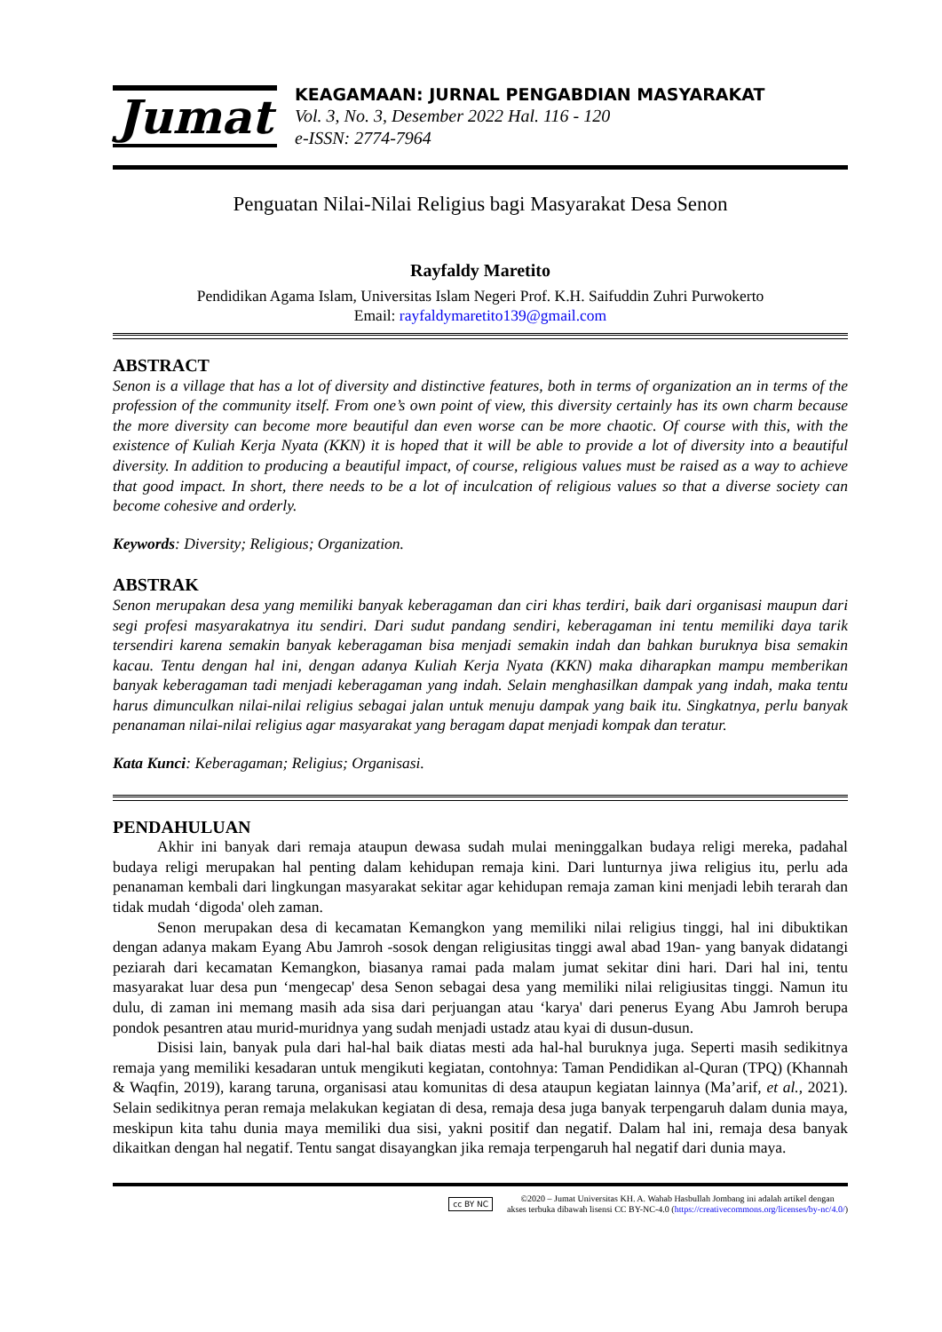Jumat
KEAGAMAAN: JURNAL PENGABDIAN MASYARAKAT
Vol. 3, No. 3, Desember 2022 Hal. 116 - 120
e-ISSN: 2774-7964
Penguatan Nilai-Nilai Religius bagi Masyarakat Desa Senon
Rayfaldy Maretito
Pendidikan Agama Islam, Universitas Islam Negeri Prof. K.H. Saifuddin Zuhri Purwokerto
Email: rayfaldymaretito139@gmail.com
ABSTRACT
Senon is a village that has a lot of diversity and distinctive features, both in terms of organization an in terms of the profession of the community itself. From one’s own point of view, this diversity certainly has its own charm because the more diversity can become more beautiful dan even worse can be more chaotic. Of course with this, with the existence of Kuliah Kerja Nyata (KKN) it is hoped that it will be able to provide a lot of diversity into a beautiful diversity. In addition to producing a beautiful impact, of course, religious values must be raised as a way to achieve that good impact. In short, there needs to be a lot of inculcation of religious values so that a diverse society can become cohesive and orderly.
Keywords: Diversity; Religious; Organization.
ABSTRAK
Senon merupakan desa yang memiliki banyak keberagaman dan ciri khas terdiri, baik dari organisasi maupun dari segi profesi masyarakatnya itu sendiri. Dari sudut pandang sendiri, keberagaman ini tentu memiliki daya tarik tersendiri karena semakin banyak keberagaman bisa menjadi semakin indah dan bahkan buruknya bisa semakin kacau. Tentu dengan hal ini, dengan adanya Kuliah Kerja Nyata (KKN) maka diharapkan mampu memberikan banyak keberagaman tadi menjadi keberagaman yang indah. Selain menghasilkan dampak yang indah, maka tentu harus dimunculkan nilai-nilai religius sebagai jalan untuk menuju dampak yang baik itu. Singkatnya, perlu banyak penanaman nilai-nilai religius agar masyarakat yang beragam dapat menjadi kompak dan teratur.
Kata Kunci: Keberagaman; Religius; Organisasi.
PENDAHULUAN
Akhir ini banyak dari remaja ataupun dewasa sudah mulai meninggalkan budaya religi mereka, padahal budaya religi merupakan hal penting dalam kehidupan remaja kini. Dari lunturnya jiwa religius itu, perlu ada penanaman kembali dari lingkungan masyarakat sekitar agar kehidupan remaja zaman kini menjadi lebih terarah dan tidak mudah ‘digoda' oleh zaman.
Senon merupakan desa di kecamatan Kemangkon yang memiliki nilai religius tinggi, hal ini dibuktikan dengan adanya makam Eyang Abu Jamroh -sosok dengan religiusitas tinggi awal abad 19an- yang banyak didatangi peziarah dari kecamatan Kemangkon, biasanya ramai pada malam jumat sekitar dini hari. Dari hal ini, tentu masyarakat luar desa pun ‘mengecap' desa Senon sebagai desa yang memiliki nilai religiusitas tinggi. Namun itu dulu, di zaman ini memang masih ada sisa dari perjuangan atau ‘karya' dari penerus Eyang Abu Jamroh berupa pondok pesantren atau murid-muridnya yang sudah menjadi ustadz atau kyai di dusun-dusun.
Disisi lain, banyak pula dari hal-hal baik diatas mesti ada hal-hal buruknya juga. Seperti masih sedikitnya remaja yang memiliki kesadaran untuk mengikuti kegiatan, contohnya: Taman Pendidikan al-Quran (TPQ) (Khannah & Waqfin, 2019), karang taruna, organisasi atau komunitas di desa ataupun kegiatan lainnya (Ma’arif, et al., 2021). Selain sedikitnya peran remaja melakukan kegiatan di desa, remaja desa juga banyak terpengaruh dalam dunia maya, meskipun kita tahu dunia maya memiliki dua sisi, yakni positif dan negatif. Dalam hal ini, remaja desa banyak dikaitkan dengan hal negatif. Tentu sangat disayangkan jika remaja terpengaruh hal negatif dari dunia maya.
cc BY NC
©2020 – Jumat Universitas KH. A. Wahab Hasbullah Jombang ini adalah artikel dengan
akses terbuka dibawah lisensi CC BY-NC-4.0 (https://creativecommons.org/licenses/by-nc/4.0/)